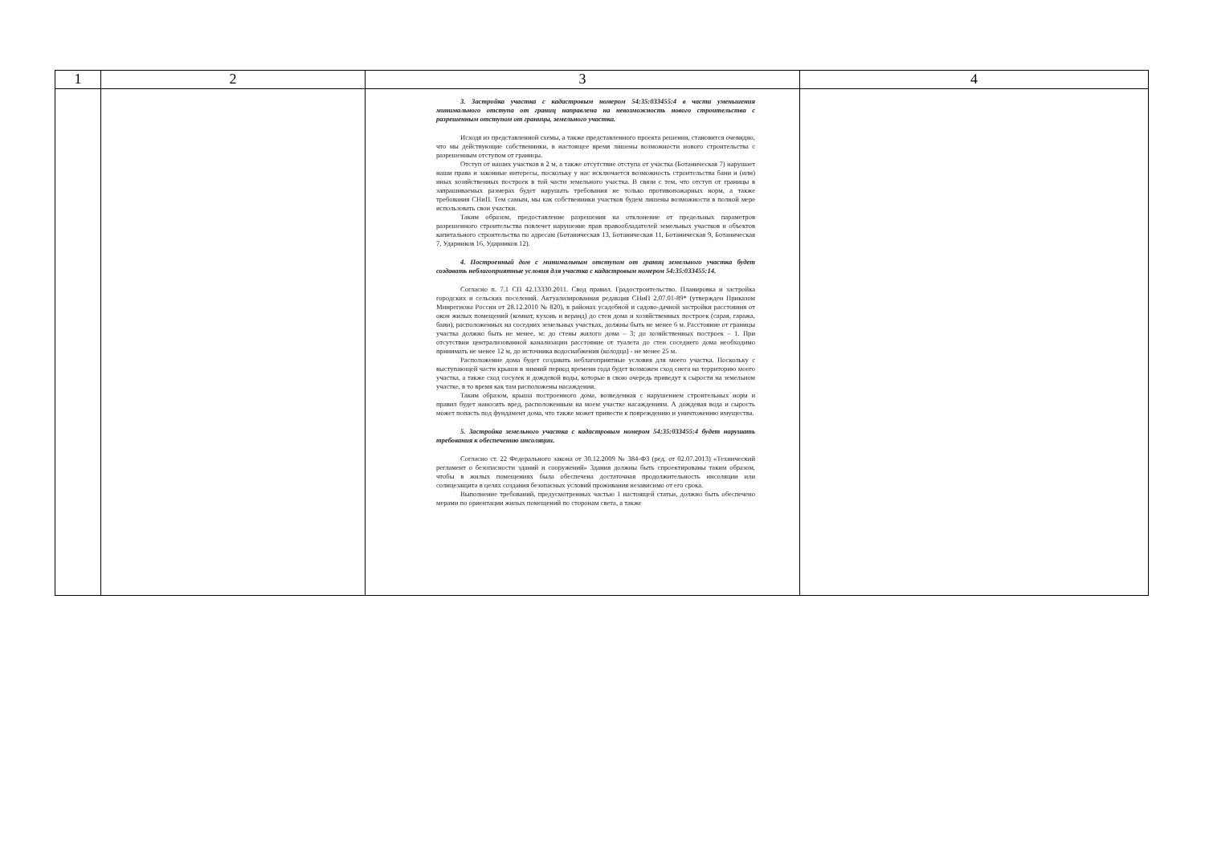| 1 | 2 | 3 | 4 |
| --- | --- | --- | --- |
| | | 3. Застройка участка с кадастровым номером 54:35:033455:4 в части уменьшения минимального отступа от границ направлена на невозможность нового строительства с разрешенным отступом от границы, земельного участка. Исходя из представленной схемы, а также представленного проекта решения, становится очевидно, что мы действующие собственники, в настоящее время лишены возможности нового строительства с разрешенным отступом от границы. Отступ от наших участков в 2 м, а также отсутствие отступа от участка (Ботаническая 7) нарушает наши права и законные интересы, поскольку у нас исключается возможность строительства бани и (или) иных хозяйственных построек в той части земельного участка. В связи с тем, что отступ от границы в запрашиваемых размерах будет нарушать требования не только противопожарных норм, а также требования СНиП. Тем самым, мы как собственники участков будем лишены возможности в полной мере использовать свои участки. Таким образом, предоставление разрешения на отклонение от предельных параметров разрешенного строительства повлечет нарушение прав правообладателей земельных участков и объектов капитального строительства по адресам (Ботаническая 13, Ботаническая 11, Ботаническая 9, Ботаническая 7, Ударников 16, Ударников 12). 4. Построенный дом с минимальным отступом от границ земельного участка будет создавать неблагоприятные условия для участка с кадастровым номером 54:35:033455:14. Согласно п. 7.1 СП 42.13330.2011. Свод правил. Градостроительство. Планировка и застройка городских и сельских поселений. Актуализированная редакция СНиП 2.07.01-89* (утвержден Приказом Минрегиона России от 28.12.2010 № 820), в районах усадебной и садово-дачной застройки расстояния от окон жилых помещений (комнат, кухонь и веранд) до стен дома и хозяйственных построек (сарая, гаража, бани), расположенных на соседних земельных участках, должны быть не менее 6 м. Расстояние от границы участка должно быть не менее, м: до стены жилого дома – 3; до хозяйственных построек – 1. При отсутствии централизованной канализации расстояние от туалета до стен соседнего дома необходимо принимать не менее 12 м, до источника водоснабжения (колодца) - не менее 25 м. Расположение дома будет создавать неблагоприятные условия для моего участка. Поскольку с выступающей части крыши в зимний период времени года будет возможен сход снега на территорию моего участка, а также сход сосулек и дождевой воды, которые в свою очередь приведут к сырости на земельном участке, в то время как там расположены насаждения. Таким образом, крыша построенного дома, возведенная с нарушением строительных норм и правил будет наносить вред, расположенным на моем участке насаждениям. А дождевая вода и сырость может попасть под фундамент дома, что также может привести к повреждению и уничтожению имущества. 5. Застройка земельного участка с кадастровым номером 54:35:033455:4 будет нарушать требования к обеспечению инсоляции. Согласно ст. 22 Федерального закона от 30.12.2009 № 384-ФЗ (ред. от 02.07.2013) «Технический регламент о безопасности зданий и сооружений» Здания должны быть спроектированы таким образом, чтобы в жилых помещениях была обеспечена достаточная продолжительность инсоляции или солнцезащита в целях создания безопасных условий проживания независимо от его срока. Выполнение требований, предусмотренных частью 1 настоящей статьи, должно быть обеспечено мерами по ориентации жилых помещений по сторонам света, а также | |